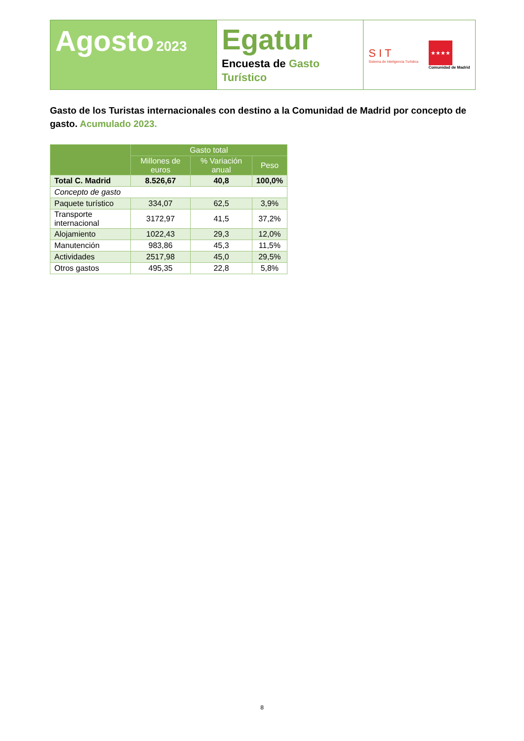Agosto 2023
Egatur
Encuesta de Gasto Turístico
S I T
Sistema de Inteligencia Turística
★★★★
Comunidad de Madrid
Gasto de los Turistas internacionales con destino a la Comunidad de Madrid por concepto de gasto. Acumulado 2023.
| | Gasto total | | |
| --- | --- | --- | --- |
| | Millones de euros | % Variación anual | Peso |
| Total C. Madrid | 8.526,67 | 40,8 | 100,0% |
| Concepto de gasto | | | |
| Paquete turístico | 334,07 | 62,5 | 3,9% |
| Transporte internacional | 3172,97 | 41,5 | 37,2% |
| Alojamiento | 1022,43 | 29,3 | 12,0% |
| Manutención | 983,86 | 45,3 | 11,5% |
| Actividades | 2517,98 | 45,0 | 29,5% |
| Otros gastos | 495,35 | 22,8 | 5,8% |
8